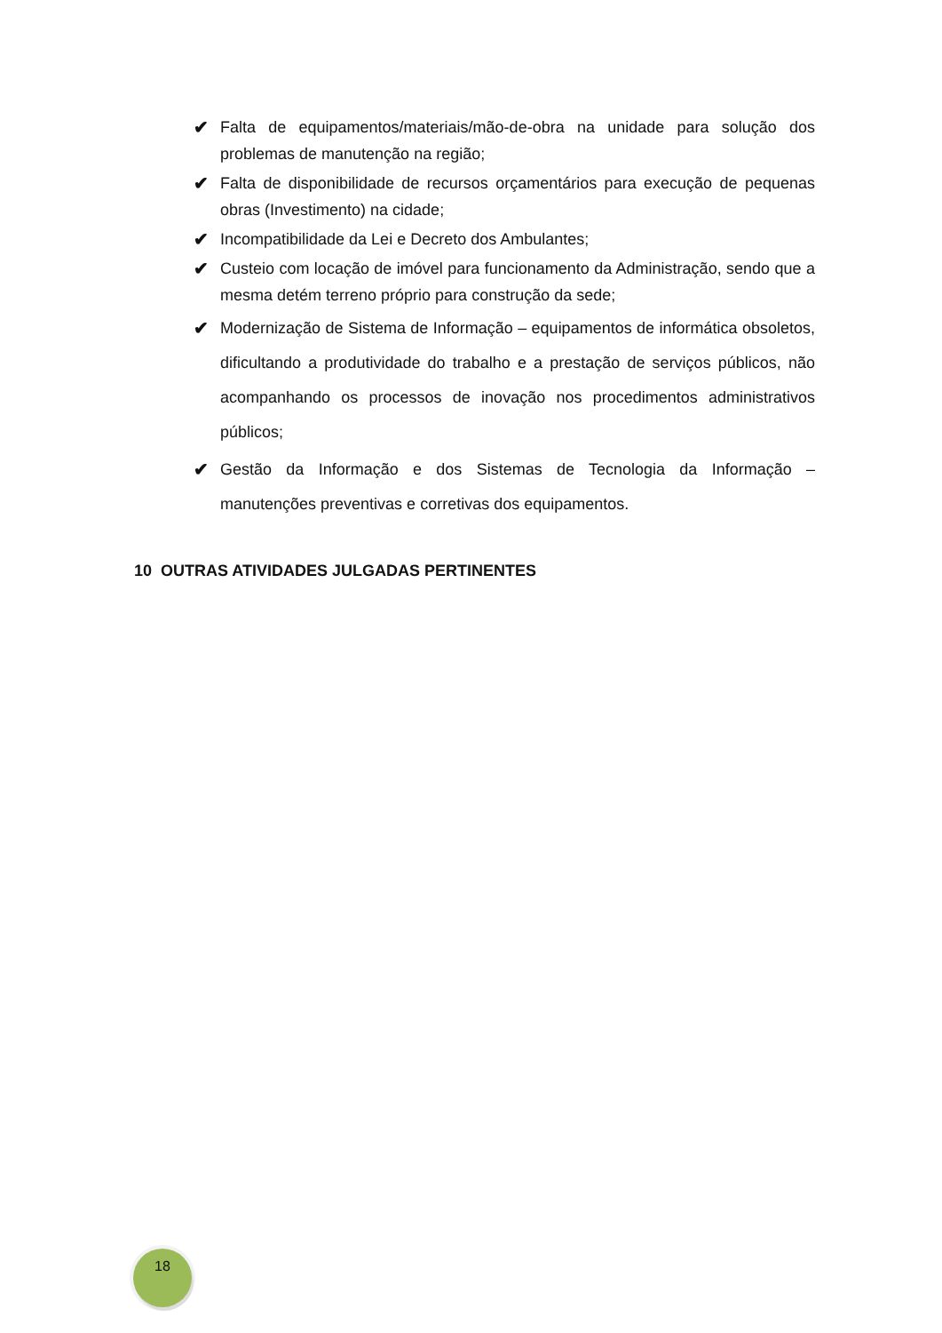✔ Falta de equipamentos/materiais/mão-de-obra na unidade para solução dos problemas de manutenção na região;
✔ Falta de disponibilidade de recursos orçamentários para execução de pequenas obras (Investimento) na cidade;
✔ Incompatibilidade da Lei e Decreto dos Ambulantes;
✔ Custeio com locação de imóvel para funcionamento da Administração, sendo que a mesma detém terreno próprio para construção da sede;
✔ Modernização de Sistema de Informação – equipamentos de informática obsoletos, dificultando a produtividade do trabalho e a prestação de serviços públicos, não acompanhando os processos de inovação nos procedimentos administrativos públicos;
✔ Gestão da Informação e dos Sistemas de Tecnologia da Informação – manutenções preventivas e corretivas dos equipamentos.
10 OUTRAS ATIVIDADES JULGADAS PERTINENTES
18